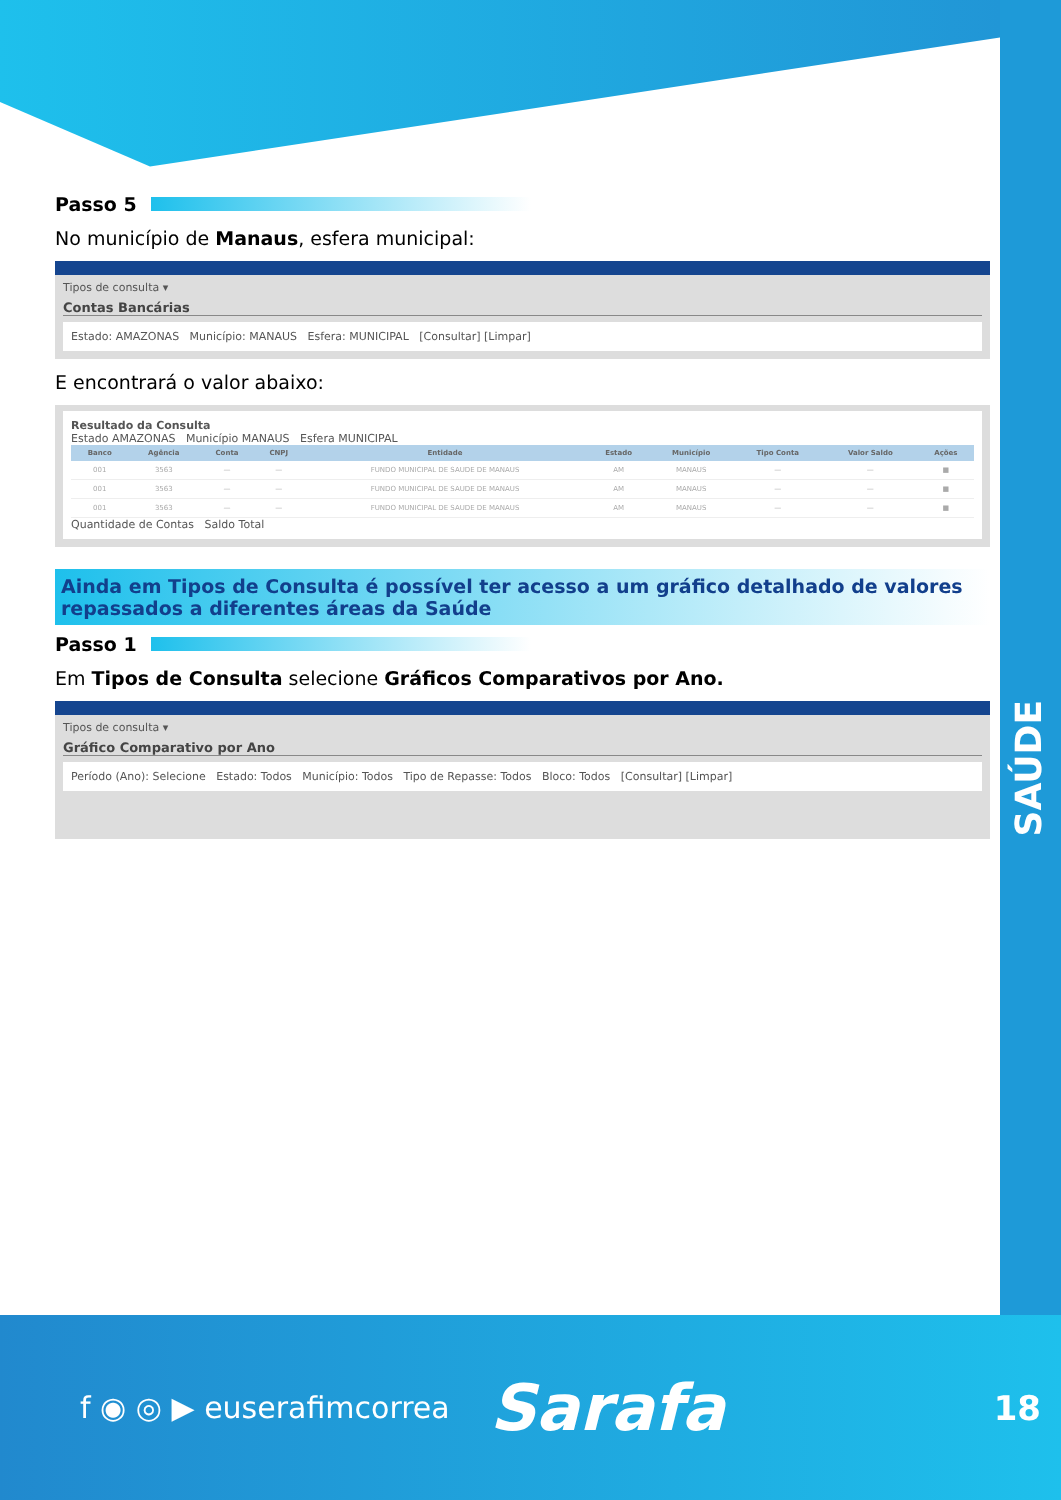SAÚDE
Passo 5
No município de Manaus, esfera municipal:
Tipos de consulta ▾
Contas Bancárias
Estado: AMAZONAS Município: MANAUS Esfera: MUNICIPAL [Consultar] [Limpar]
E encontrará o valor abaixo:
Resultado da Consulta
Estado AMAZONAS Município MANAUS Esfera MUNICIPAL
| Banco | Agência | Conta | CNPJ | Entidade | Estado | Município | Tipo Conta | Valor Saldo | Ações |
| --- | --- | --- | --- | --- | --- | --- | --- | --- | --- |
| 001 | 3563 | — | — | FUNDO MUNICIPAL DE SAUDE DE MANAUS | AM | MANAUS | — | — | ■ |
| 001 | 3563 | — | — | FUNDO MUNICIPAL DE SAUDE DE MANAUS | AM | MANAUS | — | — | ■ |
| 001 | 3563 | — | — | FUNDO MUNICIPAL DE SAUDE DE MANAUS | AM | MANAUS | — | — | ■ |
Quantidade de Contas Saldo Total
Ainda em Tipos de Consulta é possível ter acesso a um gráfico detalhado de valores repassados a diferentes áreas da Saúde
Passo 1
Em Tipos de Consulta selecione Gráficos Comparativos por Ano.
Tipos de consulta ▾
Gráfico Comparativo por Ano
Período (Ano): Selecione Estado: Todos Município: Todos Tipo de Repasse: Todos Bloco: Todos [Consultar] [Limpar]
f ◉ ◎ ▶ euserafimcorrea Sarafa 18